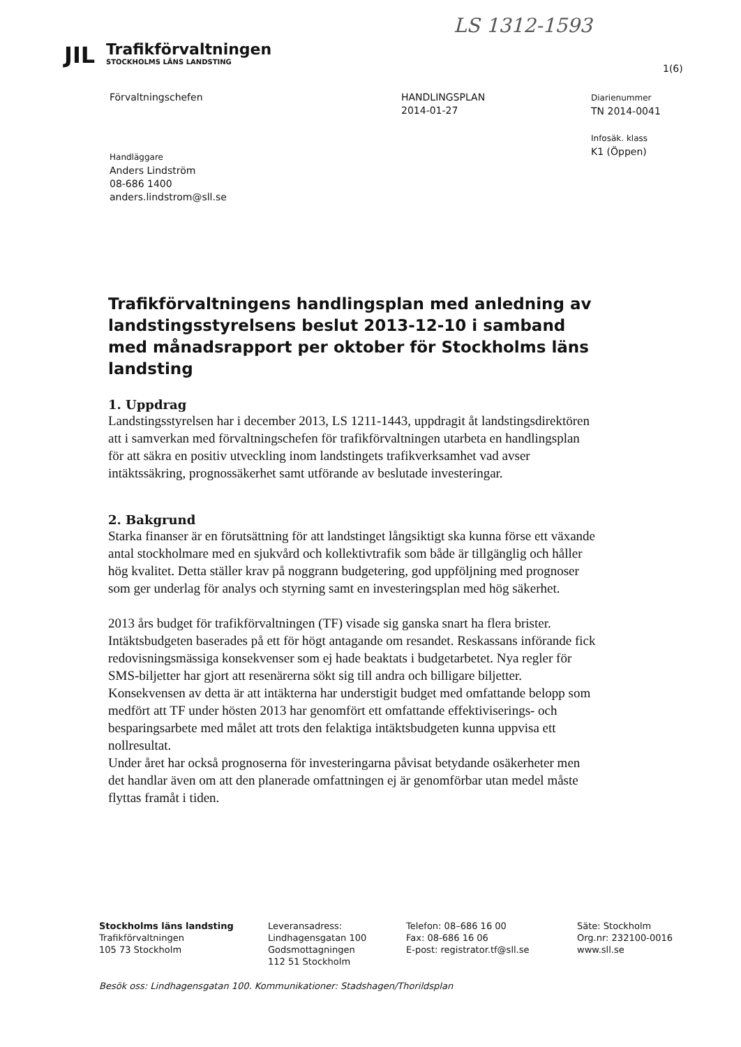LS 1312-1593
JIL Trafikförvaltningen
STOCKHOLMS LÄNS LANDSTING
1(6)
Förvaltningschefen HANDLINGSPLAN
2014-01-27
Diarienummer
TN 2014-0041
Infosäk. klass
K1 (Öppen)
Handläggare
Anders Lindström
08-686 1400
anders.lindstrom@sll.se
Trafikförvaltningens handlingsplan med anledning av landstingsstyrelsens beslut 2013-12-10 i samband med månadsrapport per oktober för Stockholms läns landsting
1. Uppdrag
Landstingsstyrelsen har i december 2013, LS 1211-1443, uppdragit åt landstingsdirektören att i samverkan med förvaltningschefen för trafikförvaltningen utarbeta en handlingsplan för att säkra en positiv utveckling inom landstingets trafikverksamhet vad avser intäktssäkring, prognossäkerhet samt utförande av beslutade investeringar.
2. Bakgrund
Starka finanser är en förutsättning för att landstinget långsiktigt ska kunna förse ett växande antal stockholmare med en sjukvård och kollektivtrafik som både är tillgänglig och håller hög kvalitet. Detta ställer krav på noggrann budgetering, god uppföljning med prognoser som ger underlag för analys och styrning samt en investeringsplan med hög säkerhet.
2013 års budget för trafikförvaltningen (TF) visade sig ganska snart ha flera brister. Intäktsbudgeten baserades på ett för högt antagande om resandet. Reskassans införande fick redovisningsmässiga konsekvenser som ej hade beaktats i budgetarbetet. Nya regler för SMS-biljetter har gjort att resenärerna sökt sig till andra och billigare biljetter. Konsekvensen av detta är att intäkterna har understigit budget med omfattande belopp som medfört att TF under hösten 2013 har genomfört ett omfattande effektiviserings- och besparingsarbete med målet att trots den felaktiga intäktsbudgeten kunna uppvisa ett nollresultat.
Under året har också prognoserna för investeringarna påvisat betydande osäkerheter men det handlar även om att den planerade omfattningen ej är genomförbar utan medel måste flyttas framåt i tiden.
Stockholms läns landsting
Trafikförvaltningen
105 73 Stockholm
Leveransadress:
Lindhagensgatan 100
Godsmottagningen
112 51 Stockholm
Telefon: 08–686 16 00
Fax: 08-686 16 06
E-post: registrator.tf@sll.se
Säte: Stockholm
Org.nr: 232100-0016
www.sll.se
Besök oss: Lindhagensgatan 100. Kommunikationer: Stadshagen/Thorildsplan